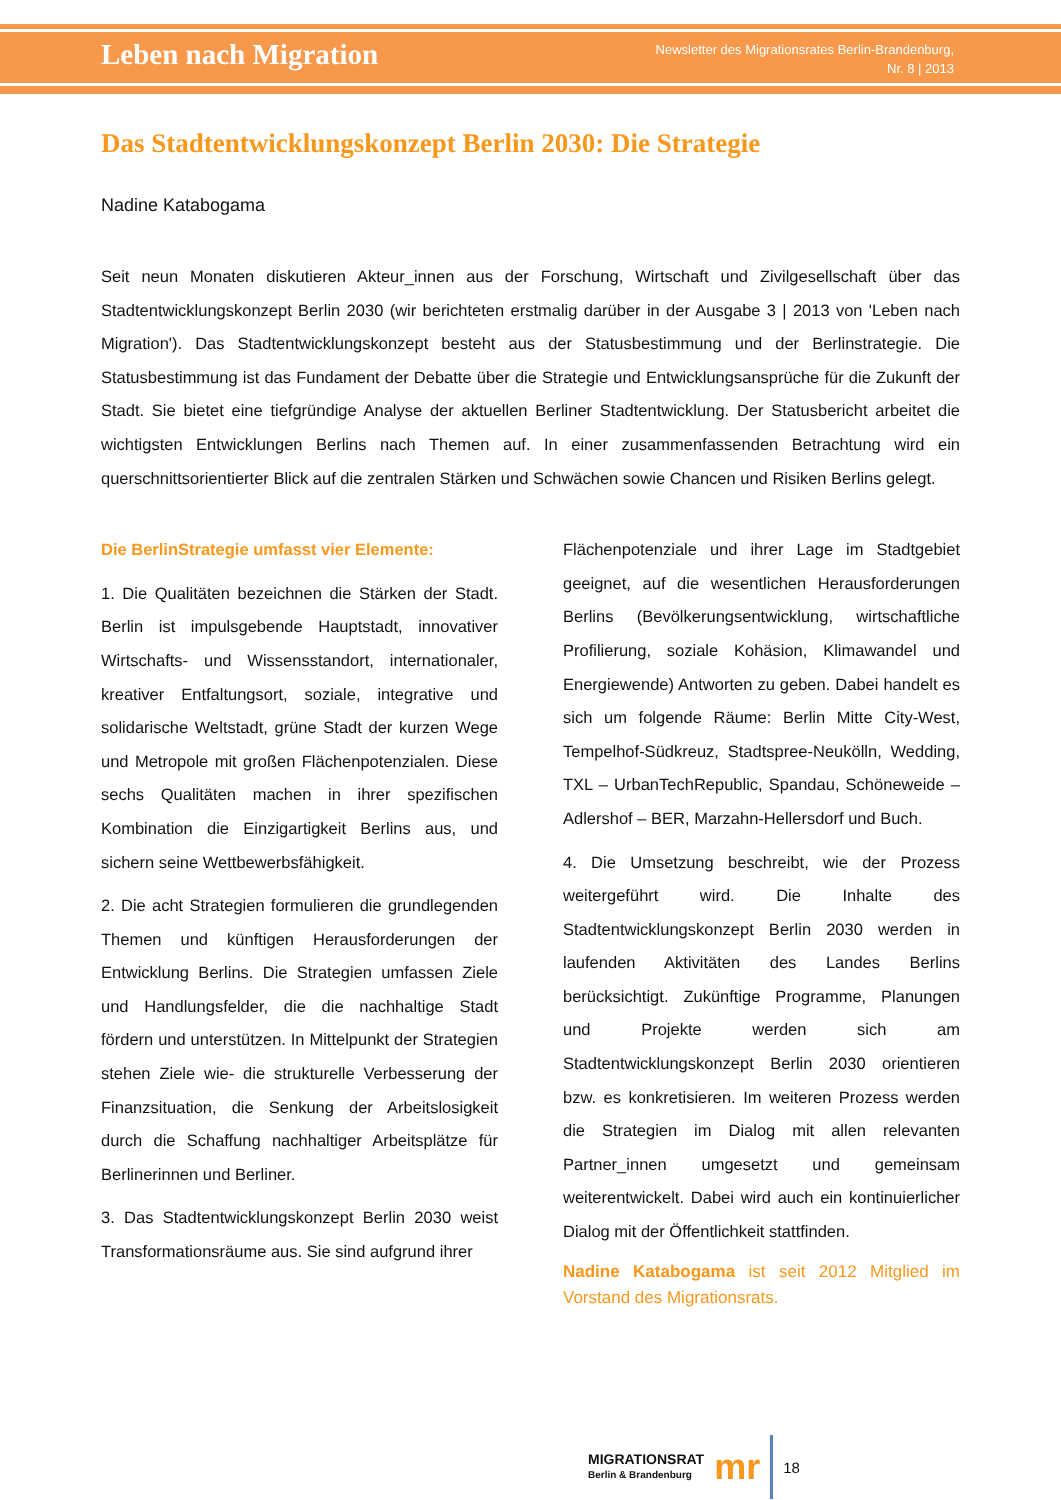Leben nach Migration
Newsletter des Migrationsrates Berlin-Brandenburg,
Nr. 8 | 2013
Das Stadtentwicklungskonzept Berlin 2030: Die Strategie
Nadine Katabogama
Seit neun Monaten diskutieren Akteur_innen aus der Forschung, Wirtschaft und Zivilgesellschaft über das Stadtentwicklungskonzept Berlin 2030 (wir berichteten erstmalig darüber in der Ausgabe 3 | 2013 von 'Leben nach Migration'). Das Stadtentwicklungskonzept besteht aus der Statusbestimmung und der Berlinstrategie. Die Statusbestimmung ist das Fundament der Debatte über die Strategie und Entwicklungsansprüche für die Zukunft der Stadt. Sie bietet eine tiefgründige Analyse der aktuellen Berliner Stadtentwicklung. Der Statusbericht arbeitet die wichtigsten Entwicklungen Berlins nach Themen auf. In einer zusammenfassenden Betrachtung wird ein querschnittsorientierter Blick auf die zentralen Stärken und Schwächen sowie Chancen und Risiken Berlins gelegt.
Die BerlinStrategie umfasst vier Elemente:
1. Die Qualitäten bezeichnen die Stärken der Stadt. Berlin ist impulsgebende Hauptstadt, innovativer Wirtschafts- und Wissensstandort, internationaler, kreativer Entfaltungsort, soziale, integrative und solidarische Weltstadt, grüne Stadt der kurzen Wege und Metropole mit großen Flächenpotenzialen. Diese sechs Qualitäten machen in ihrer spezifischen Kombination die Einzigartigkeit Berlins aus, und sichern seine Wettbewerbsfähigkeit.
2. Die acht Strategien formulieren die grundlegenden Themen und künftigen Herausforderungen der Entwicklung Berlins. Die Strategien umfassen Ziele und Handlungsfelder, die die nachhaltige Stadt fördern und unterstützen. In Mittelpunkt der Strategien stehen Ziele wie- die strukturelle Verbesserung der Finanzsituation, die Senkung der Arbeitslosigkeit durch die Schaffung nachhaltiger Arbeitsplätze für Berlinerinnen und Berliner.
3. Das Stadtentwicklungskonzept Berlin 2030 weist Transformationsräume aus. Sie sind aufgrund ihrer
Flächenpotenziale und ihrer Lage im Stadtgebiet geeignet, auf die wesentlichen Herausforderungen Berlins (Bevölkerungsentwicklung, wirtschaftliche Profilierung, soziale Kohäsion, Klimawandel und Energiewende) Antworten zu geben. Dabei handelt es sich um folgende Räume: Berlin Mitte City-West, Tempelhof-Südkreuz, Stadtspree-Neukölln, Wedding, TXL – UrbanTechRepublic, Spandau, Schöneweide – Adlershof – BER, Marzahn-Hellersdorf und Buch.
4. Die Umsetzung beschreibt, wie der Prozess weitergeführt wird. Die Inhalte des Stadtentwicklungskonzept Berlin 2030 werden in laufenden Aktivitäten des Landes Berlins berücksichtigt. Zukünftige Programme, Planungen und Projekte werden sich am Stadtentwicklungskonzept Berlin 2030 orientieren bzw. es konkretisieren. Im weiteren Prozess werden die Strategien im Dialog mit allen relevanten Partner_innen umgesetzt und gemeinsam weiterentwickelt. Dabei wird auch ein kontinuierlicher Dialog mit der Öffentlichkeit stattfinden.
Nadine Katabogama ist seit 2012 Mitglied im Vorstand des Migrationsrats.
MIGRATIONSRAT
Berlin & Brandenburg
mr
18